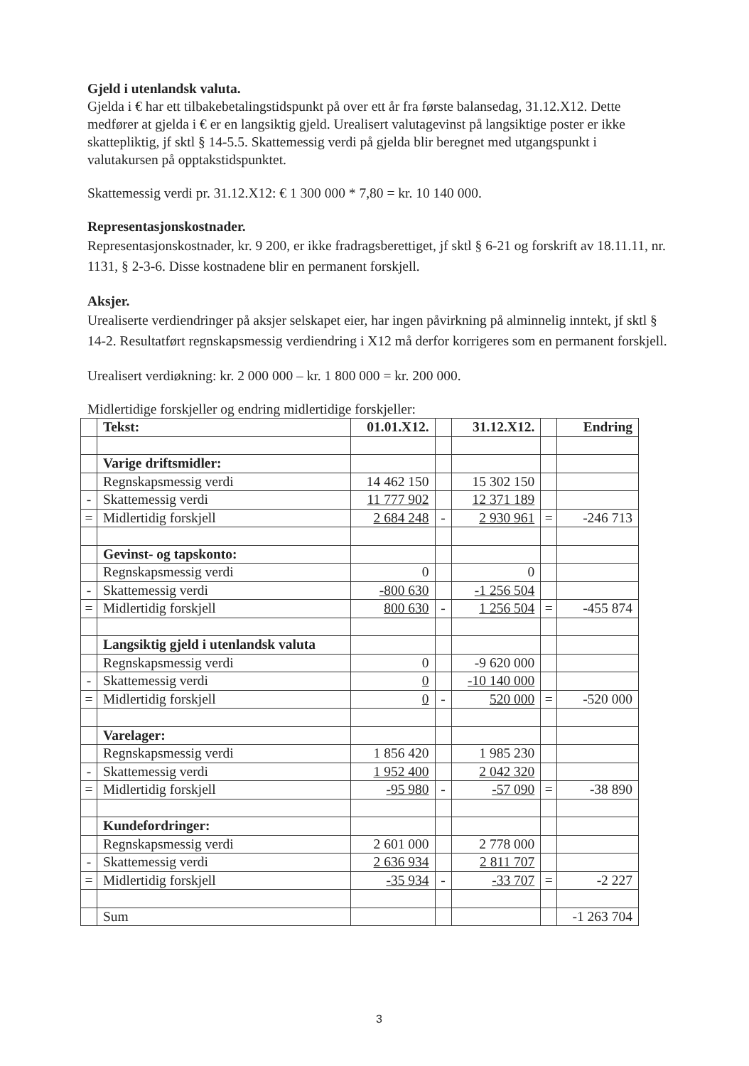Gjeld i utenlandsk valuta.
Gjelda i € har ett tilbakebetalingstidspunkt på over ett år fra første balansedag, 31.12.X12. Dette medfører at gjelda i € er en langsiktig gjeld. Urealisert valutagevinst på langsiktige poster er ikke skattepliktig, jf sktl § 14-5.5. Skattemessig verdi på gjelda blir beregnet med utgangspunkt i valutakursen på opptakstidspunktet.
Skattemessig verdi pr. 31.12.X12: € 1 300 000 * 7,80 = kr. 10 140 000.
Representasjonskostnader.
Representasjonskostnader, kr. 9 200, er ikke fradragsberettiget, jf sktl § 6-21 og forskrift av 18.11.11, nr. 1131, § 2-3-6. Disse kostnadene blir en permanent forskjell.
Aksjer.
Urealiserte verdiendringer på aksjer selskapet eier, har ingen påvirkning på alminnelig inntekt, jf sktl § 14-2. Resultatført regnskapsmessig verdiendring i X12 må derfor korrigeres som en permanent forskjell.
Urealisert verdiøkning: kr. 2 000 000 – kr. 1 800 000 = kr. 200 000.
Midlertidige forskjeller og endring midlertidige forskjeller:
| | Tekst: | 01.01.X12. | | 31.12.X12. | | Endring |
| | Varige driftsmidler: | | | | | |
| | Regnskapsmessig verdi | 14 462 150 | | 15 302 150 | | |
| - | Skattemessig verdi | 11 777 902 | | 12 371 189 | | |
| = | Midlertidig forskjell | 2 684 248 | - | 2 930 961 | = | -246 713 |
| | Gevinst- og tapskonto: | | | | | |
| | Regnskapsmessig verdi | 0 | | 0 | | |
| - | Skattemessig verdi | -800 630 | | -1 256 504 | | |
| = | Midlertidig forskjell | 800 630 | - | 1 256 504 | = | -455 874 |
| | Langsiktig gjeld i utenlandsk valuta | | | | | |
| | Regnskapsmessig verdi | 0 | | -9 620 000 | | |
| - | Skattemessig verdi | 0 | | -10 140 000 | | |
| = | Midlertidig forskjell | 0 | - | 520 000 | = | -520 000 |
| | Varelager: | | | | | |
| | Regnskapsmessig verdi | 1 856 420 | | 1 985 230 | | |
| - | Skattemessig verdi | 1 952 400 | | 2 042 320 | | |
| = | Midlertidig forskjell | -95 980 | - | -57 090 | = | -38 890 |
| | Kundefordringer: | | | | | |
| | Regnskapsmessig verdi | 2 601 000 | | 2 778 000 | | |
| - | Skattemessig verdi | 2 636 934 | | 2 811 707 | | |
| = | Midlertidig forskjell | -35 934 | - | -33 707 | = | -2 227 |
| | Sum | | | | | -1 263 704 |
3